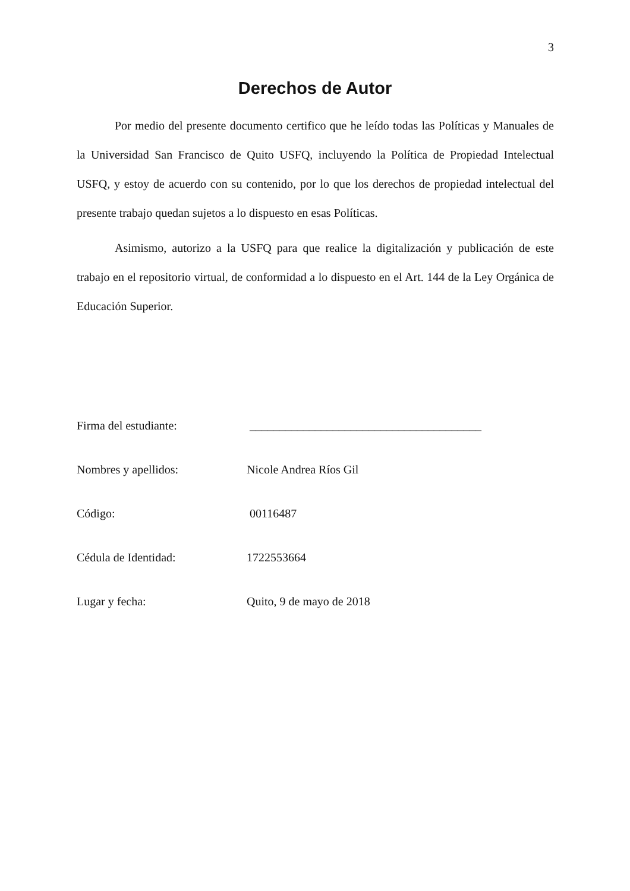3
Derechos de Autor
Por medio del presente documento certifico que he leído todas las Políticas y Manuales de la Universidad San Francisco de Quito USFQ, incluyendo la Política de Propiedad Intelectual USFQ, y estoy de acuerdo con su contenido, por lo que los derechos de propiedad intelectual del presente trabajo quedan sujetos a lo dispuesto en esas Políticas.
Asimismo, autorizo a la USFQ para que realice la digitalización y publicación de este trabajo en el repositorio virtual, de conformidad a lo dispuesto en el Art. 144 de la Ley Orgánica de Educación Superior.
| Firma del estudiante: | _______________________________________ |
| Nombres y apellidos: | Nicole Andrea Ríos Gil |
| Código: | 00116487 |
| Cédula de Identidad: | 1722553664 |
| Lugar y fecha: | Quito, 9 de mayo de 2018 |